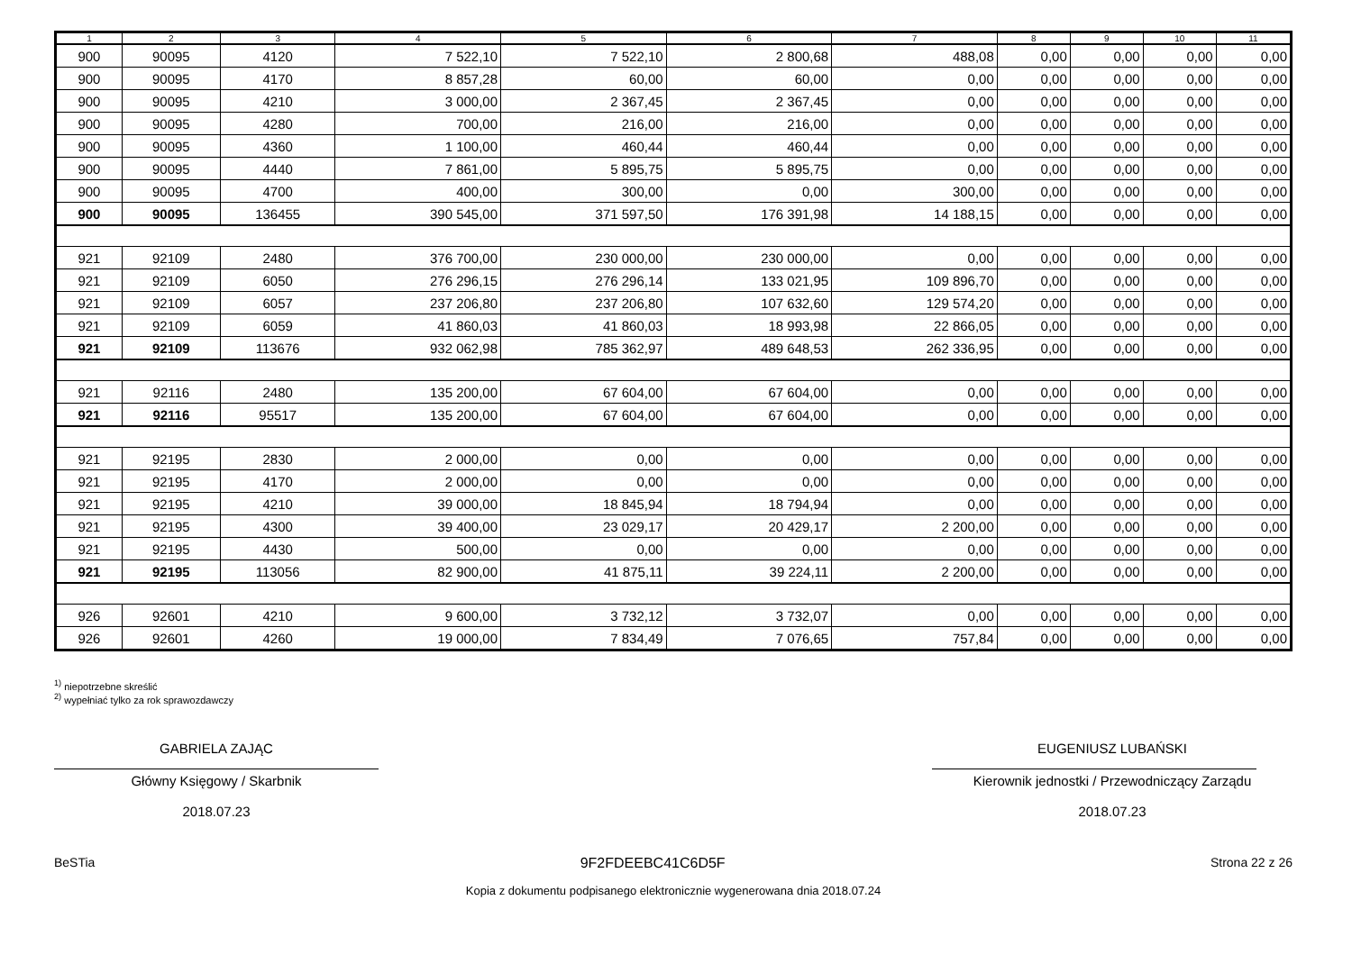| 1 | 2 | 3 | 4 | 5 | 6 | 7 | 8 | 9 | 10 | 11 |
| --- | --- | --- | --- | --- | --- | --- | --- | --- | --- | --- |
| 900 | 90095 | 4120 | 7 522,10 | 7 522,10 | 2 800,68 | 488,08 | 0,00 | 0,00 | 0,00 | 0,00 |
| 900 | 90095 | 4170 | 8 857,28 | 60,00 | 60,00 | 0,00 | 0,00 | 0,00 | 0,00 | 0,00 |
| 900 | 90095 | 4210 | 3 000,00 | 2 367,45 | 2 367,45 | 0,00 | 0,00 | 0,00 | 0,00 | 0,00 |
| 900 | 90095 | 4280 | 700,00 | 216,00 | 216,00 | 0,00 | 0,00 | 0,00 | 0,00 | 0,00 |
| 900 | 90095 | 4360 | 1 100,00 | 460,44 | 460,44 | 0,00 | 0,00 | 0,00 | 0,00 | 0,00 |
| 900 | 90095 | 4440 | 7 861,00 | 5 895,75 | 5 895,75 | 0,00 | 0,00 | 0,00 | 0,00 | 0,00 |
| 900 | 90095 | 4700 | 400,00 | 300,00 | 0,00 | 300,00 | 0,00 | 0,00 | 0,00 | 0,00 |
| 900 | 90095 | 136455 | 390 545,00 | 371 597,50 | 176 391,98 | 14 188,15 | 0,00 | 0,00 | 0,00 | 0,00 |
| 921 | 92109 | 2480 | 376 700,00 | 230 000,00 | 230 000,00 | 0,00 | 0,00 | 0,00 | 0,00 | 0,00 |
| 921 | 92109 | 6050 | 276 296,15 | 276 296,14 | 133 021,95 | 109 896,70 | 0,00 | 0,00 | 0,00 | 0,00 |
| 921 | 92109 | 6057 | 237 206,80 | 237 206,80 | 107 632,60 | 129 574,20 | 0,00 | 0,00 | 0,00 | 0,00 |
| 921 | 92109 | 6059 | 41 860,03 | 41 860,03 | 18 993,98 | 22 866,05 | 0,00 | 0,00 | 0,00 | 0,00 |
| 921 | 92109 | 113676 | 932 062,98 | 785 362,97 | 489 648,53 | 262 336,95 | 0,00 | 0,00 | 0,00 | 0,00 |
| 921 | 92116 | 2480 | 135 200,00 | 67 604,00 | 67 604,00 | 0,00 | 0,00 | 0,00 | 0,00 | 0,00 |
| 921 | 92116 | 95517 | 135 200,00 | 67 604,00 | 67 604,00 | 0,00 | 0,00 | 0,00 | 0,00 | 0,00 |
| 921 | 92195 | 2830 | 2 000,00 | 0,00 | 0,00 | 0,00 | 0,00 | 0,00 | 0,00 | 0,00 |
| 921 | 92195 | 4170 | 2 000,00 | 0,00 | 0,00 | 0,00 | 0,00 | 0,00 | 0,00 | 0,00 |
| 921 | 92195 | 4210 | 39 000,00 | 18 845,94 | 18 794,94 | 0,00 | 0,00 | 0,00 | 0,00 | 0,00 |
| 921 | 92195 | 4300 | 39 400,00 | 23 029,17 | 20 429,17 | 2 200,00 | 0,00 | 0,00 | 0,00 | 0,00 |
| 921 | 92195 | 4430 | 500,00 | 0,00 | 0,00 | 0,00 | 0,00 | 0,00 | 0,00 | 0,00 |
| 921 | 92195 | 113056 | 82 900,00 | 41 875,11 | 39 224,11 | 2 200,00 | 0,00 | 0,00 | 0,00 | 0,00 |
| 926 | 92601 | 4210 | 9 600,00 | 3 732,12 | 3 732,07 | 0,00 | 0,00 | 0,00 | 0,00 | 0,00 |
| 926 | 92601 | 4260 | 19 000,00 | 7 834,49 | 7 076,65 | 757,84 | 0,00 | 0,00 | 0,00 | 0,00 |
<sup>1)</sup> niepotrzebne skreślić
<sup>2)</sup> wypełniać tylko za rok sprawozdawczy
GABRIELA ZAJĄC
Główny Księgowy / Skarbnik
2018.07.23
EUGENIUSZ LUBAŃSKI
Kierownik jednostki / Przewodniczący Zarządu
2018.07.23
BeSTia 9F2FDEEBC41C6D5F Strona 22 z 26
Kopia z dokumentu podpisanego elektronicznie wygenerowana dnia 2018.07.24